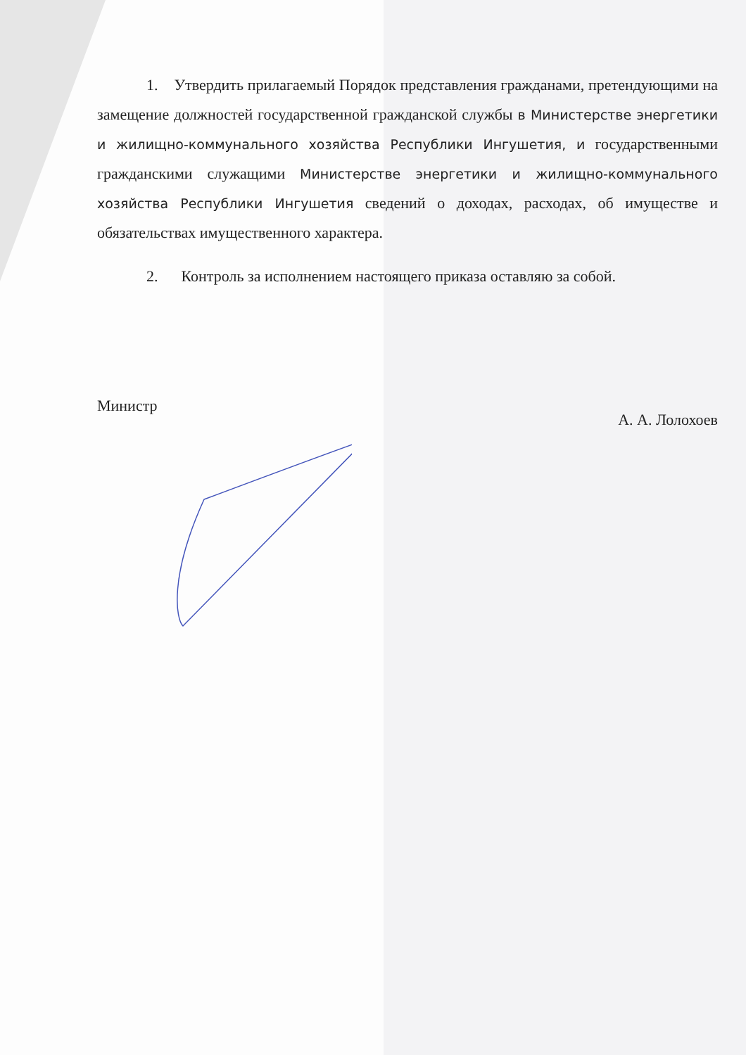1. Утвердить прилагаемый Порядок представления гражданами, претендующими на замещение должностей государственной гражданской службы в Министерстве энергетики и жилищно-коммунального хозяйства Республики Ингушетия, и государственными гражданскими служащими Министерстве энергетики и жилищно-коммунального хозяйства Республики Ингушетия сведений о доходах, расходах, об имуществе и обязательствах имущественного характера.
2. Контроль за исполнением настоящего приказа оставляю за собой.
Министр А. А. Лолохоев